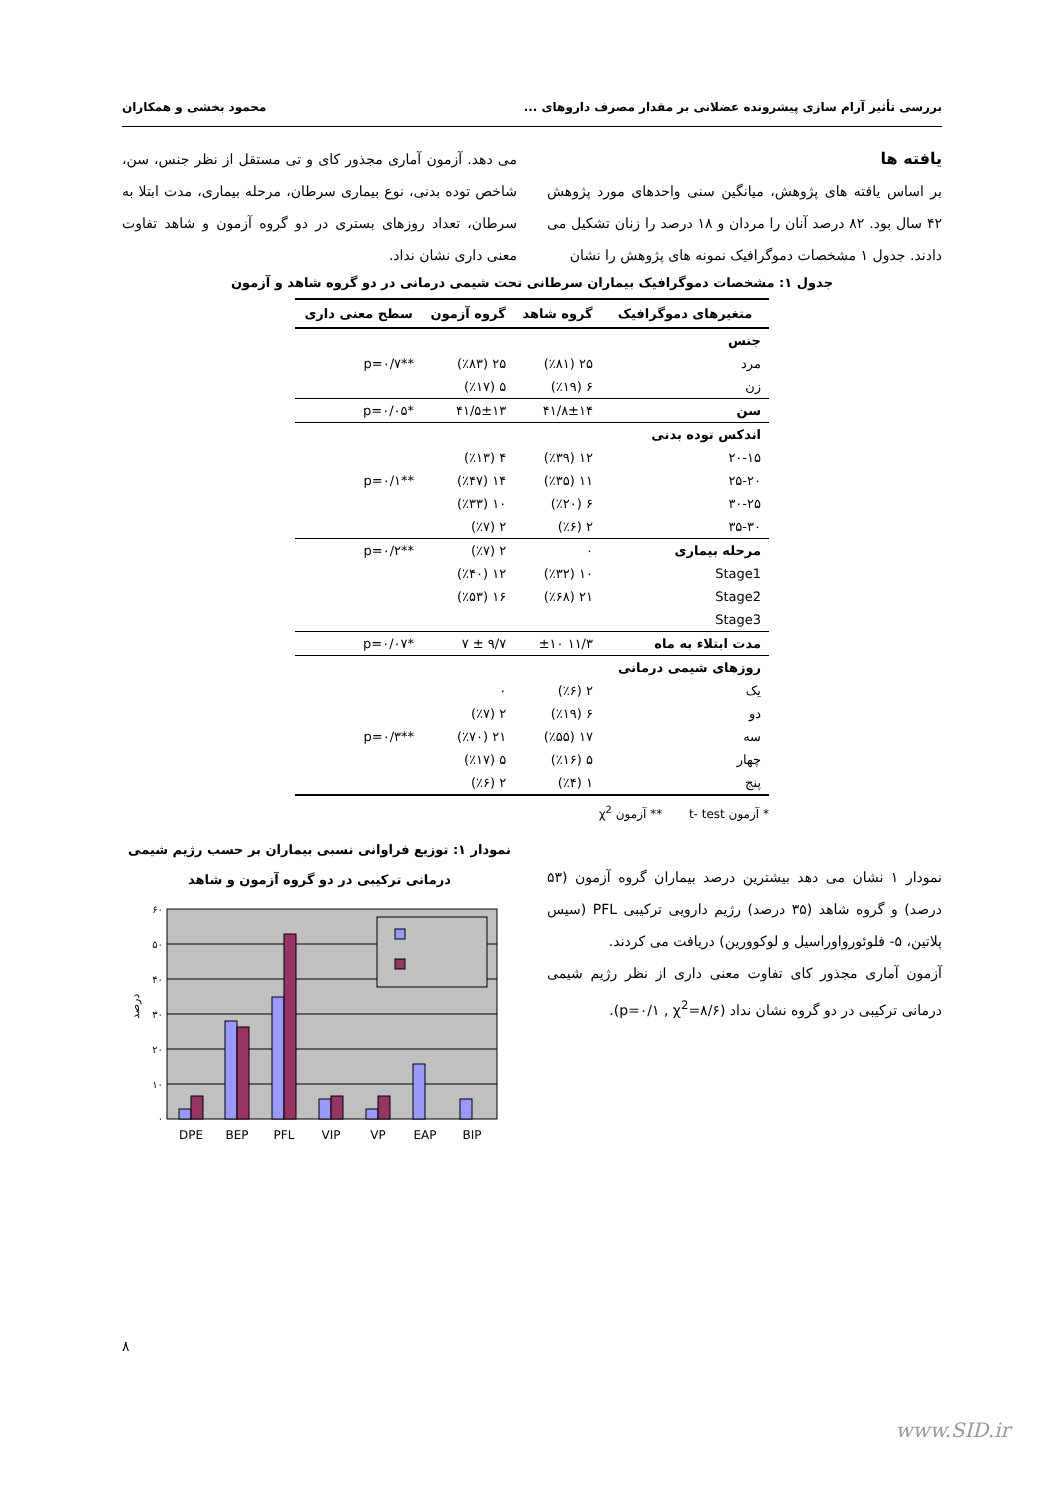بررسی تأثیر آرام سازی پیشرونده عضلانی بر مقدار مصرف داروهای ... محمود بخشی و همکاران
یافته ها
بر اساس یافته های پژوهش، میانگین سنی واحدهای مورد پژوهش ۴۲ سال بود. ۸۲ درصد آنان را مردان و ۱۸ درصد را زنان تشکیل می دادند. جدول ۱ مشخصات دموگرافیک نمونه های پژوهش را نشان
می دهد. آزمون آماری مجذور کای و تی مستقل از نظر جنس، سن، شاخص توده بدنی، نوع بیماری سرطان، مرحله بیماری، مدت ابتلا به سرطان، تعداد روزهای بستری در دو گروه آزمون و شاهد تفاوت معنی داری نشان نداد.
جدول ۱: مشخصات دموگرافیک بیماران سرطانی تحت شیمی درمانی در دو گروه شاهد و آزمون
| متغیرهای دموگرافیک | گروه شاهد | گروه آزمون | سطح معنی داری |
| --- | --- | --- | --- |
| جنس | | | |
| مرد | ۲۵ (٪۸۱) | ۲۵ (٪۸۳) | **p=۰/۷ |
| زن | ۶ (٪۱۹) | ۵ (٪۱۷) | |
| سن | ۴۱/۸±۱۴ | ۴۱/۵±۱۳ | *p=۰/۰۵ |
| اندکس توده بدنی | | | |
| ۲۰-۱۵ | ۱۲ (٪۳۹) | ۴ (٪۱۳) | |
| ۲۵-۲۰ | ۱۱ (٪۳۵) | ۱۴ (٪۴۷) | **p=۰/۱ |
| ۳۰-۲۵ | ۶ (٪۲۰) | ۱۰ (٪۳۳) | |
| ۳۵-۳۰ | ۲ (٪۶) | ۲ (٪۷) | |
| مرحله بیماری | ۰ | ۲ (٪۷) | **p=۰/۲ |
| Stage1 | ۱۰ (٪۳۲) | ۱۲ (٪۴۰) | |
| Stage2 | ۲۱ (٪۶۸) | ۱۶ (٪۵۳) | |
| Stage3 | | | |
| مدت ابتلاء به ماه | ۱۱/۳ ±۱۰ | ۹/۷ ± ۷ | *p=۰/۰۷ |
| روزهای شیمی درمانی | | | |
| یک | ۲ (٪۶) | ۰ | |
| دو | ۶ (٪۱۹) | ۲ (٪۷) | |
| سه | ۱۷ (٪۵۵) | ۲۱ (٪۷۰) | **p=۰/۳ |
| چهار | ۵ (٪۱۶) | ۵ (٪۱۷) | |
| پنج | ۱ (٪۴) | ۲ (٪۶) | |
* آزمون t- test ** آزمون χ<sup>2</sup>
نمودار ۱ نشان می دهد بیشترین درصد بیماران گروه آزمون (۵۳ درصد) و گروه شاهد (۳۵ درصد) رژیم دارویی ترکیبی PFL (سیس پلاتین، ۵- فلوئورواوراسیل و لوکوورین) دریافت می کردند.
آزمون آماری مجذور کای تفاوت معنی داری از نظر رژیم شیمی درمانی ترکیبی در دو گروه نشان نداد (p=۰/۱ , χ<sup>2</sup>=۸/۶).
نمودار ۱: توزیع فراوانی نسبی بیماران بر حسب رژیم شیمی درمانی ترکیبی در دو گروه آزمون و شاهد
۶۰
۵۰
۴۰
۳۰
۲۰
۱۰
۰
درصد
DPE
BEP
PFL
VIP
VP
EAP
BIP
۸
www.SID.ir